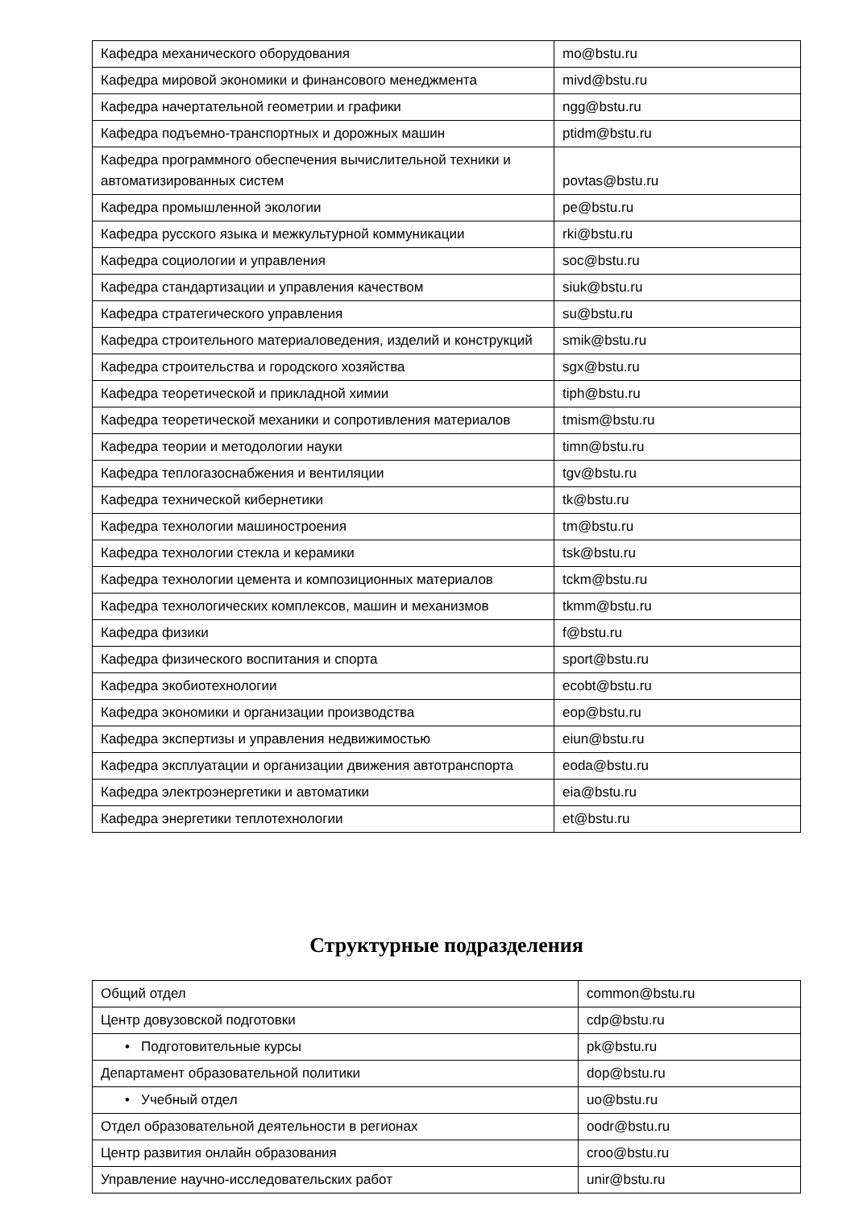| Кафедра механического оборудования | mo@bstu.ru |
| Кафедра мировой экономики и финансового менеджмента | mivd@bstu.ru |
| Кафедра начертательной геометрии и графики | ngg@bstu.ru |
| Кафедра подъемно-транспортных и дорожных машин | ptidm@bstu.ru |
| Кафедра программного обеспечения вычислительной техники и автоматизированных систем | povtas@bstu.ru |
| Кафедра промышленной экологии | pe@bstu.ru |
| Кафедра русского языка и межкультурной коммуникации | rki@bstu.ru |
| Кафедра социологии и управления | soc@bstu.ru |
| Кафедра стандартизации и управления качеством | siuk@bstu.ru |
| Кафедра стратегического управления | su@bstu.ru |
| Кафедра строительного материаловедения, изделий и конструкций | smik@bstu.ru |
| Кафедра строительства и городского хозяйства | sgx@bstu.ru |
| Кафедра теоретической и прикладной химии | tiph@bstu.ru |
| Кафедра теоретической механики и сопротивления материалов | tmism@bstu.ru |
| Кафедра теории и методологии науки | timn@bstu.ru |
| Кафедра теплогазоснабжения и вентиляции | tgv@bstu.ru |
| Кафедра технической кибернетики | tk@bstu.ru |
| Кафедра технологии машиностроения | tm@bstu.ru |
| Кафедра технологии стекла и керамики | tsk@bstu.ru |
| Кафедра технологии цемента и композиционных материалов | tckm@bstu.ru |
| Кафедра технологических комплексов, машин и механизмов | tkmm@bstu.ru |
| Кафедра физики | f@bstu.ru |
| Кафедра физического воспитания и спорта | sport@bstu.ru |
| Кафедра экобиотехнологии | ecobt@bstu.ru |
| Кафедра экономики и организации производства | eop@bstu.ru |
| Кафедра экспертизы и управления недвижимостью | eiun@bstu.ru |
| Кафедра эксплуатации и организации движения автотранспорта | eoda@bstu.ru |
| Кафедра электроэнергетики и автоматики | eia@bstu.ru |
| Кафедра энергетики теплотехнологии | et@bstu.ru |
Структурные подразделения
| Общий отдел | common@bstu.ru |
| Центр довузовской подготовки | cdp@bstu.ru |
| • Подготовительные курсы | pk@bstu.ru |
| Департамент образовательной политики | dop@bstu.ru |
| • Учебный отдел | uo@bstu.ru |
| Отдел образовательной деятельности в регионах | oodr@bstu.ru |
| Центр развития онлайн образования | croo@bstu.ru |
| Управление научно-исследовательских работ | unir@bstu.ru |